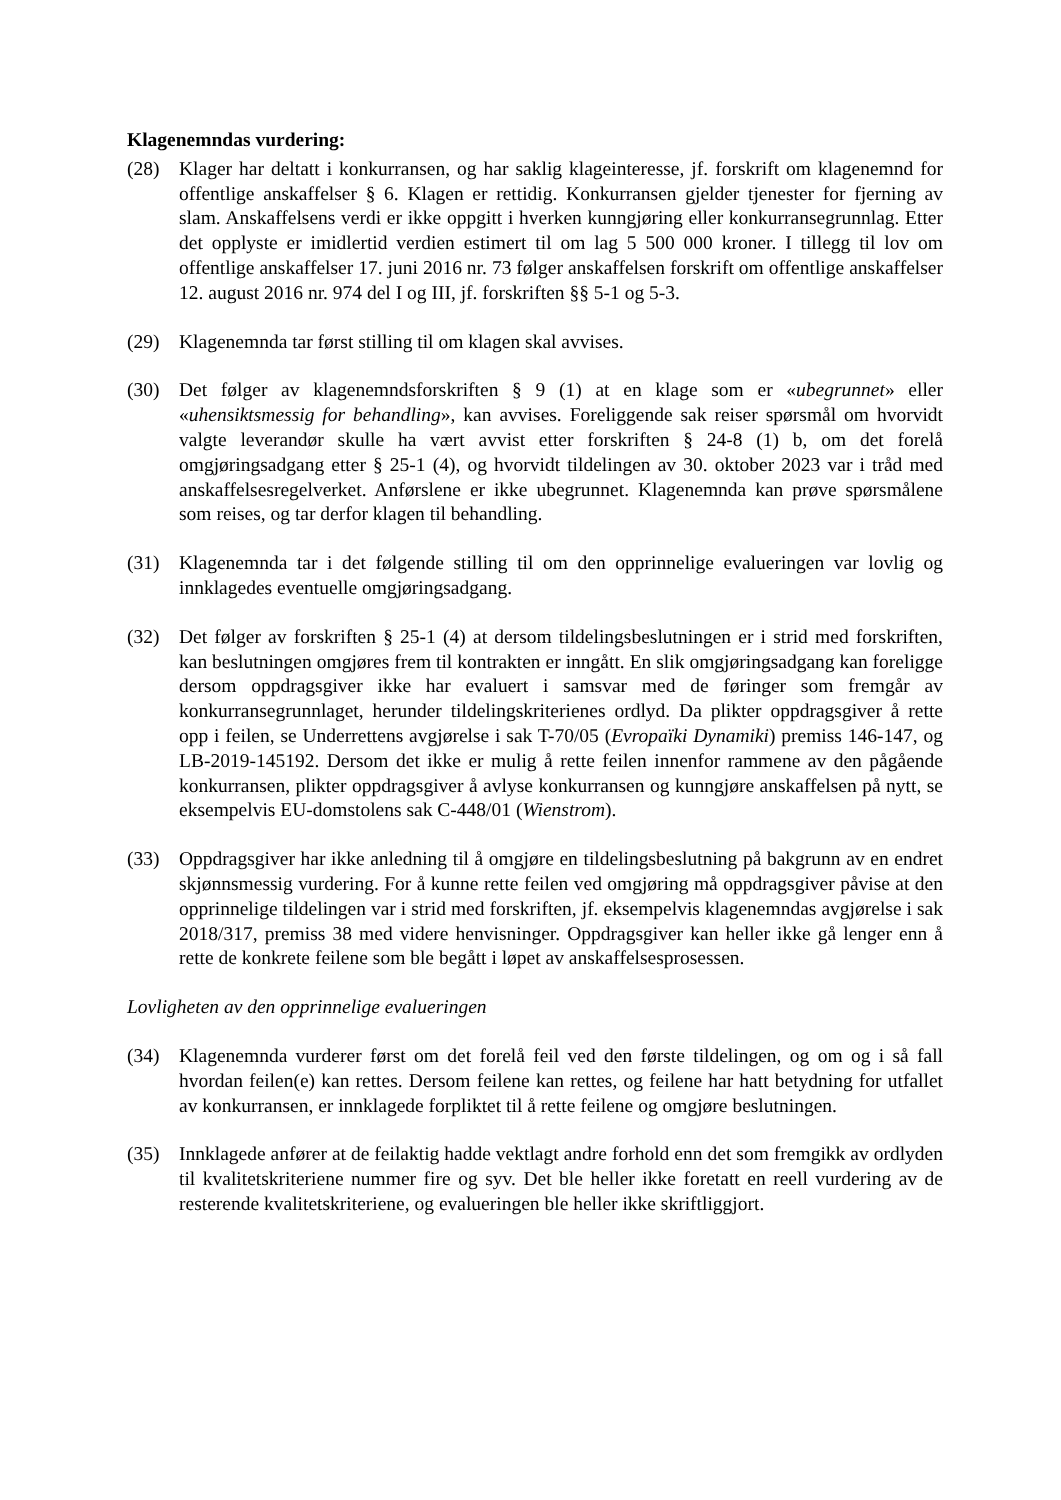Klagenemndas vurdering:
(28) Klager har deltatt i konkurransen, og har saklig klageinteresse, jf. forskrift om klagenemnd for offentlige anskaffelser § 6. Klagen er rettidig. Konkurransen gjelder tjenester for fjerning av slam. Anskaffelsens verdi er ikke oppgitt i hverken kunngjøring eller konkurransegrunnlag. Etter det opplyste er imidlertid verdien estimert til om lag 5 500 000 kroner. I tillegg til lov om offentlige anskaffelser 17. juni 2016 nr. 73 følger anskaffelsen forskrift om offentlige anskaffelser 12. august 2016 nr. 974 del I og III, jf. forskriften §§ 5-1 og 5-3.
(29) Klagenemnda tar først stilling til om klagen skal avvises.
(30) Det følger av klagenemndsforskriften § 9 (1) at en klage som er «ubegrunnet» eller «uhensiktsmessig for behandling», kan avvises. Foreliggende sak reiser spørsmål om hvorvidt valgte leverandør skulle ha vært avvist etter forskriften § 24-8 (1) b, om det forelå omgjøringsadgang etter § 25-1 (4), og hvorvidt tildelingen av 30. oktober 2023 var i tråd med anskaffelsesregelverket. Anførslene er ikke ubegrunnet. Klagenemnda kan prøve spørsmålene som reises, og tar derfor klagen til behandling.
(31) Klagenemnda tar i det følgende stilling til om den opprinnelige evalueringen var lovlig og innklagedes eventuelle omgjøringsadgang.
(32) Det følger av forskriften § 25-1 (4) at dersom tildelingsbeslutningen er i strid med forskriften, kan beslutningen omgjøres frem til kontrakten er inngått. En slik omgjøringsadgang kan foreligge dersom oppdragsgiver ikke har evaluert i samsvar med de føringer som fremgår av konkurransegrunnlaget, herunder tildelingskriterienes ordlyd. Da plikter oppdragsgiver å rette opp i feilen, se Underrettens avgjørelse i sak T-70/05 (Evropaïki Dynamiki) premiss 146-147, og LB-2019-145192. Dersom det ikke er mulig å rette feilen innenfor rammene av den pågående konkurransen, plikter oppdragsgiver å avlyse konkurransen og kunngjøre anskaffelsen på nytt, se eksempelvis EU-domstolens sak C-448/01 (Wienstrom).
(33) Oppdragsgiver har ikke anledning til å omgjøre en tildelingsbeslutning på bakgrunn av en endret skjønnsmessig vurdering. For å kunne rette feilen ved omgjøring må oppdragsgiver påvise at den opprinnelige tildelingen var i strid med forskriften, jf. eksempelvis klagenemndas avgjørelse i sak 2018/317, premiss 38 med videre henvisninger. Oppdragsgiver kan heller ikke gå lenger enn å rette de konkrete feilene som ble begått i løpet av anskaffelsesprosessen.
Lovligheten av den opprinnelige evalueringen
(34) Klagenemnda vurderer først om det forelå feil ved den første tildelingen, og om og i så fall hvordan feilen(e) kan rettes. Dersom feilene kan rettes, og feilene har hatt betydning for utfallet av konkurransen, er innklagede forpliktet til å rette feilene og omgjøre beslutningen.
(35) Innklagede anfører at de feilaktig hadde vektlagt andre forhold enn det som fremgikk av ordlyden til kvalitetskriteriene nummer fire og syv. Det ble heller ikke foretatt en reell vurdering av de resterende kvalitetskriteriene, og evalueringen ble heller ikke skriftliggjort.